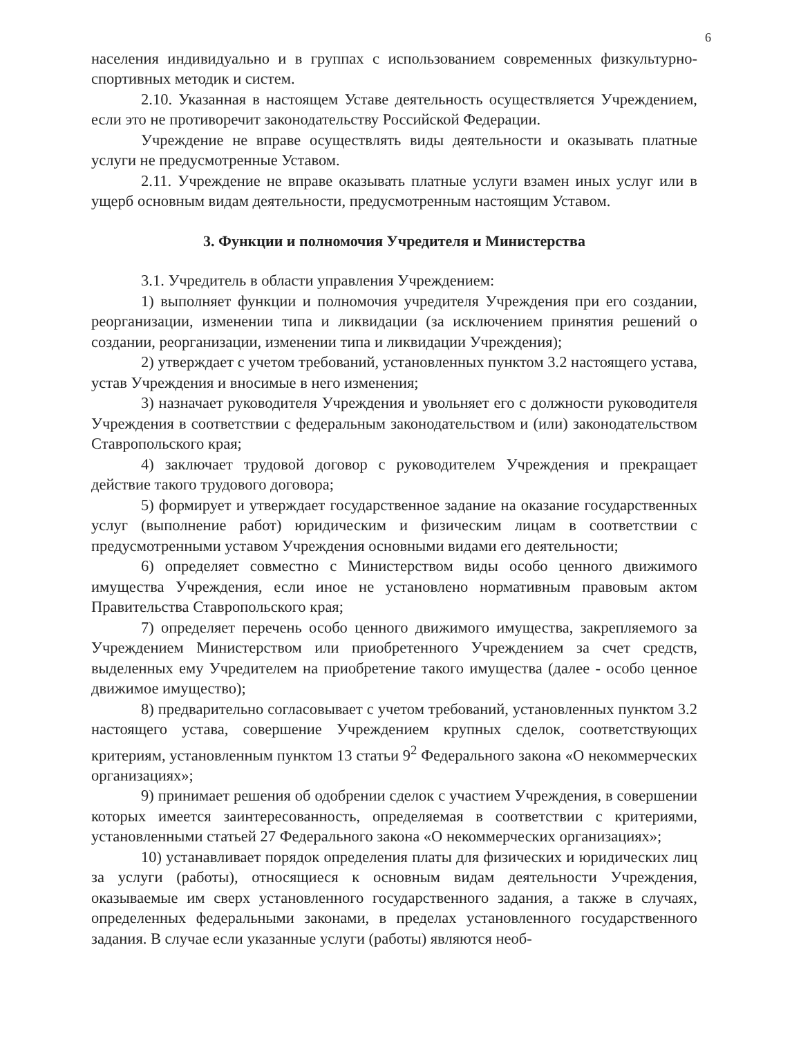6
населения индивидуально и в группах с использованием современных физкультурно-спортивных методик и систем.
2.10. Указанная в настоящем Уставе деятельность осуществляется Учреждением, если это не противоречит законодательству Российской Федерации.
Учреждение не вправе осуществлять виды деятельности и оказывать платные услуги не предусмотренные Уставом.
2.11. Учреждение не вправе оказывать платные услуги взамен иных услуг или в ущерб основным видам деятельности, предусмотренным настоящим Уставом.
3. Функции и полномочия Учредителя и Министерства
3.1. Учредитель в области управления Учреждением:
1) выполняет функции и полномочия учредителя Учреждения при его создании, реорганизации, изменении типа и ликвидации (за исключением принятия решений о создании, реорганизации, изменении типа и ликвидации Учреждения);
2) утверждает с учетом требований, установленных пунктом 3.2 настоящего устава, устав Учреждения и вносимые в него изменения;
3) назначает руководителя Учреждения и увольняет его с должности руководителя Учреждения в соответствии с федеральным законодательством и (или) законодательством Ставропольского края;
4) заключает трудовой договор с руководителем Учреждения и прекращает действие такого трудового договора;
5) формирует и утверждает государственное задание на оказание государственных услуг (выполнение работ) юридическим и физическим лицам в соответствии с предусмотренными уставом Учреждения основными видами его деятельности;
6) определяет совместно с Министерством виды особо ценного движимого имущества Учреждения, если иное не установлено нормативным правовым актом Правительства Ставропольского края;
7) определяет перечень особо ценного движимого имущества, закрепляемого за Учреждением Министерством или приобретенного Учреждением за счет средств, выделенных ему Учредителем на приобретение такого имущества (далее - особо ценное движимое имущество);
8) предварительно согласовывает с учетом требований, установленных пунктом 3.2 настоящего устава, совершение Учреждением крупных сделок, соответствующих критериям, установленным пунктом 13 статьи 9<sup>2</sup> Федерального закона «О некоммерческих организациях»;
9) принимает решения об одобрении сделок с участием Учреждения, в совершении которых имеется заинтересованность, определяемая в соответствии с критериями, установленными статьей 27 Федерального закона «О некоммерческих организациях»;
10) устанавливает порядок определения платы для физических и юридических лиц за услуги (работы), относящиеся к основным видам деятельности Учреждения, оказываемые им сверх установленного государственного задания, а также в случаях, определенных федеральными законами, в пределах установленного государственного задания. В случае если указанные услуги (работы) являются необ-